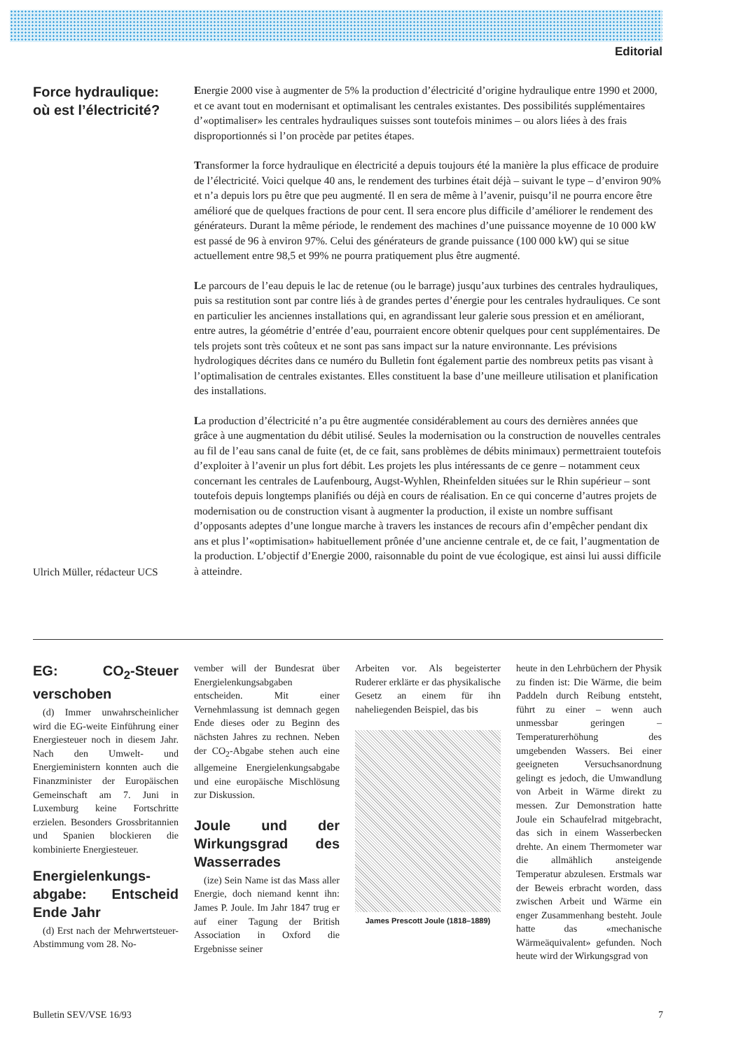Editorial
Force hydraulique:
où est l’électricité?
Ulrich Müller, rédacteur UCS
Energie 2000 vise à augmenter de 5% la production d’électricité d’origine hydraulique entre 1990 et 2000, et ce avant tout en modernisant et optimalisant les centrales existantes. Des possibilités supplémentaires d’«optimaliser» les centrales hydrauliques suisses sont toutefois minimes – ou alors liées à des frais disproportionnés si l’on procède par petites étapes.
Transformer la force hydraulique en électricité a depuis toujours été la manière la plus efficace de produire de l’électricité. Voici quelque 40 ans, le rendement des turbines était déjà – suivant le type – d’environ 90% et n’a depuis lors pu être que peu augmenté. Il en sera de même à l’avenir, puisqu’il ne pourra encore être amélioré que de quelques fractions de pour cent. Il sera encore plus difficile d’améliorer le rendement des générateurs. Durant la même période, le rendement des machines d’une puissance moyenne de 10 000 kW est passé de 96 à environ 97%. Celui des générateurs de grande puissance (100 000 kW) qui se situe actuellement entre 98,5 et 99% ne pourra pratiquement plus être augmenté.
Le parcours de l’eau depuis le lac de retenue (ou le barrage) jusqu’aux turbines des centrales hydrauliques, puis sa restitution sont par contre liés à de grandes pertes d’énergie pour les centrales hydrauliques. Ce sont en particulier les anciennes installations qui, en agrandissant leur galerie sous pression et en améliorant, entre autres, la géométrie d’entrée d’eau, pourraient encore obtenir quelques pour cent supplémentaires. De tels projets sont très coûteux et ne sont pas sans impact sur la nature environnante. Les prévisions hydrologiques décrites dans ce numéro du Bulletin font également partie des nombreux petits pas visant à l’optimalisation de centrales existantes. Elles constituent la base d’une meilleure utilisation et planification des installations.
La production d’électricité n’a pu être augmentée considérablement au cours des dernières années que grâce à une augmentation du débit utilisé. Seules la modernisation ou la construction de nouvelles centrales au fil de l’eau sans canal de fuite (et, de ce fait, sans problèmes de débits minimaux) permettraient toutefois d’exploiter à l’avenir un plus fort débit. Les projets les plus intéressants de ce genre – notamment ceux concernant les centrales de Laufenbourg, Augst-Wyhlen, Rheinfelden situées sur le Rhin supérieur – sont toutefois depuis longtemps planifiés ou déjà en cours de réalisation. En ce qui concerne d’autres projets de modernisation ou de construction visant à augmenter la production, il existe un nombre suffisant d’opposants adeptes d’une longue marche à travers les instances de recours afin d’empêcher pendant dix ans et plus l’«optimisation» habituellement prônée d’une ancienne centrale et, de ce fait, l’augmentation de la production. L’objectif d’Energie 2000, raisonnable du point de vue écologique, est ainsi lui aussi difficile à atteindre.
EG: CO<sub>2</sub>-Steuer verschoben
(d) Immer unwahrscheinlicher wird die EG-weite Einführung einer Energiesteuer noch in diesem Jahr. Nach den Umwelt- und Energieministern konnten auch die Finanzminister der Europäischen Gemeinschaft am 7. Juni in Luxemburg keine Fortschritte erzielen. Besonders Grossbritannien und Spanien blockieren die kombinierte Energiesteuer.
Energielenkungs-abgabe: Entscheid Ende Jahr
(d) Erst nach der Mehrwertsteuer-Abstimmung vom 28. No-
vember will der Bundesrat über Energielenkungsabgaben entscheiden. Mit einer Vernehmlassung ist demnach gegen Ende dieses oder zu Beginn des nächsten Jahres zu rechnen. Neben der CO<sub>2</sub>-Abgabe stehen auch eine allgemeine Energielenkungsabgabe und eine europäische Mischlösung zur Diskussion.
Joule und der Wirkungsgrad des Wasserrades
(ize) Sein Name ist das Mass aller Energie, doch niemand kennt ihn: James P. Joule. Im Jahr 1847 trug er auf einer Tagung der British Association in Oxford die Ergebnisse seiner
Arbeiten vor. Als begeisterter Ruderer erklärte er das physikalische Gesetz an einem für ihn naheliegenden Beispiel, das bis
James Prescott Joule (1818–1889)
heute in den Lehrbüchern der Physik zu finden ist: Die Wärme, die beim Paddeln durch Reibung entsteht, führt zu einer – wenn auch unmessbar geringen – Temperaturerhöhung des umgebenden Wassers. Bei einer geeigneten Versuchsanordnung gelingt es jedoch, die Umwandlung von Arbeit in Wärme direkt zu messen. Zur Demonstration hatte Joule ein Schaufelrad mitgebracht, das sich in einem Wasserbecken drehte. An einem Thermometer war die allmählich ansteigende Temperatur abzulesen. Erstmals war der Beweis erbracht worden, dass zwischen Arbeit und Wärme ein enger Zusammenhang besteht. Joule hatte das «mechanische Wärmeäquivalent» gefunden. Noch heute wird der Wirkungsgrad von
Bulletin SEV/VSE 16/93 7